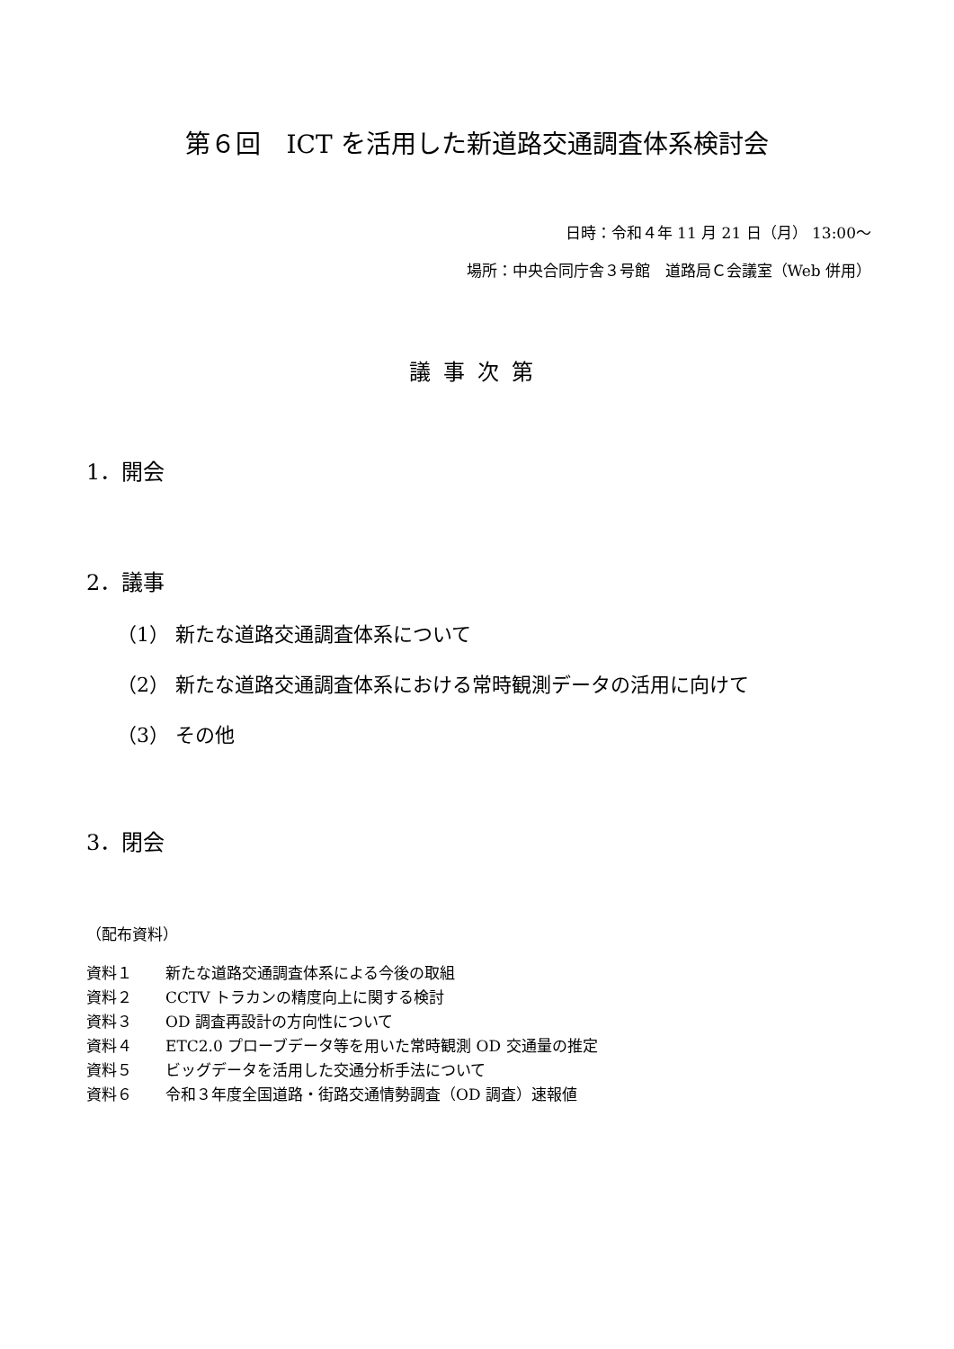第６回　ICT を活用した新道路交通調査体系検討会
日時：令和４年 11 月 21 日（月） 13:00～
場所：中央合同庁舎３号館　道路局Ｃ会議室（Web 併用）
議事次第
1．開会
2．議事
（1） 新たな道路交通調査体系について
（2） 新たな道路交通調査体系における常時観測データの活用に向けて
（3） その他
3．閉会
（配布資料）
資料１ 新たな道路交通調査体系による今後の取組
資料２ CCTV トラカンの精度向上に関する検討
資料３ OD 調査再設計の方向性について
資料４ ETC2.0 プローブデータ等を用いた常時観測 OD 交通量の推定
資料５ ビッグデータを活用した交通分析手法について
資料６ 令和３年度全国道路・街路交通情勢調査（OD 調査）速報値